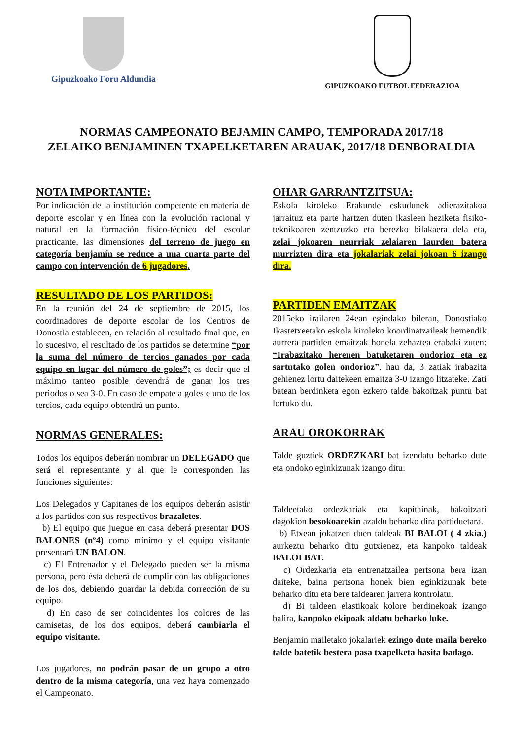Gipuzkoako Foru Aldundia
GIPUZKOAKO FUTBOL FEDERAZIOA
NORMAS CAMPEONATO BEJAMIN CAMPO, TEMPORADA 2017/18
ZELAIKO BENJAMINEN TXAPELKETAREN ARAUAK, 2017/18 DENBORALDIA
NOTA IMPORTANTE:
Por indicación de la institución competente en materia de deporte escolar y en línea con la evolución racional y natural en la formación físico-técnico del escolar practicante, las dimensiones del terreno de juego en categoría benjamín se reduce a una cuarta parte del campo con intervención de 6 jugadores.
RESULTADO DE LOS PARTIDOS:
En la reunión del 24 de septiembre de 2015, los coordinadores de deporte escolar de los Centros de Donostia establecen, en relación al resultado final que, en lo sucesivo, el resultado de los partidos se determine “por la suma del número de tercios ganados por cada equipo en lugar del número de goles”; es decir que el máximo tanteo posible devendrá de ganar los tres periodos o sea 3-0. En caso de empate a goles e uno de los tercios, cada equipo obtendrá un punto.
NORMAS GENERALES:
Todos los equipos deberán nombrar un DELEGADO que será el representante y al que le corresponden las funciones siguientes:
Los Delegados y Capitanes de los equipos deberán asistir a los partidos con sus respectivos brazaletes.
b) El equipo que juegue en casa deberá presentar DOS BALONES (nº4) como mínimo y el equipo visitante presentará UN BALON.
c) El Entrenador y el Delegado pueden ser la misma persona, pero ésta deberá de cumplir con las obligaciones de los dos, debiendo guardar la debida corrección de su equipo.
d) En caso de ser coincidentes los colores de las camisetas, de los dos equipos, deberá cambiarla el equipo visitante.
Los jugadores, no podrán pasar de un grupo a otro dentro de la misma categoría, una vez haya comenzado el Campeonato.
OHAR GARRANTZITSUA:
Eskola kiroleko Erakunde eskudunek adierazitakoa jarraituz eta parte hartzen duten ikasleen heziketa fisiko-teknikoaren zentzuzko eta berezko bilakaera dela eta, zelai jokoaren neurriak zelaiaren laurden batera murrizten dira eta jokalariak zelai jokoan 6 izango dira.
PARTIDEN EMAITZAK
2015eko irailaren 24ean egindako bileran, Donostiako Ikastetxeetako eskola kiroleko koordinatzaileak hemendik aurrera partiden emaitzak honela zehaztea erabaki zuten: “Irabazitako herenen batuketaren ondorioz eta ez sartutako golen ondorioz”, hau da, 3 zatiak irabazita gehienez lortu daitekeen emaitza 3-0 izango litzateke. Zati batean berdinketa egon ezkero talde bakoitzak puntu bat lortuko du.
ARAU OROKORRAK
Talde guztiek ORDEZKARI bat izendatu beharko dute eta ondoko eginkizunak izango ditu:
Taldeetako ordezkariak eta kapitainak, bakoitzari dagokion besokoarekin azaldu beharko dira partiduetara.
b) Etxean jokatzen duen taldeak BI BALOI ( 4 zkia.) aurkeztu beharko ditu gutxienez, eta kanpoko taldeak BALOI BAT.
c) Ordezkaria eta entrenatzailea pertsona bera izan daiteke, baina pertsona honek bien eginkizunak bete beharko ditu eta bere taldearen jarrera kontrolatu.
d) Bi taldeen elastikoak kolore berdinekoak izango balira, kanpoko ekipoak aldatu beharko luke.
Benjamin mailetako jokalariek ezingo dute maila bereko talde batetik bestera pasa txapelketa hasita badago.